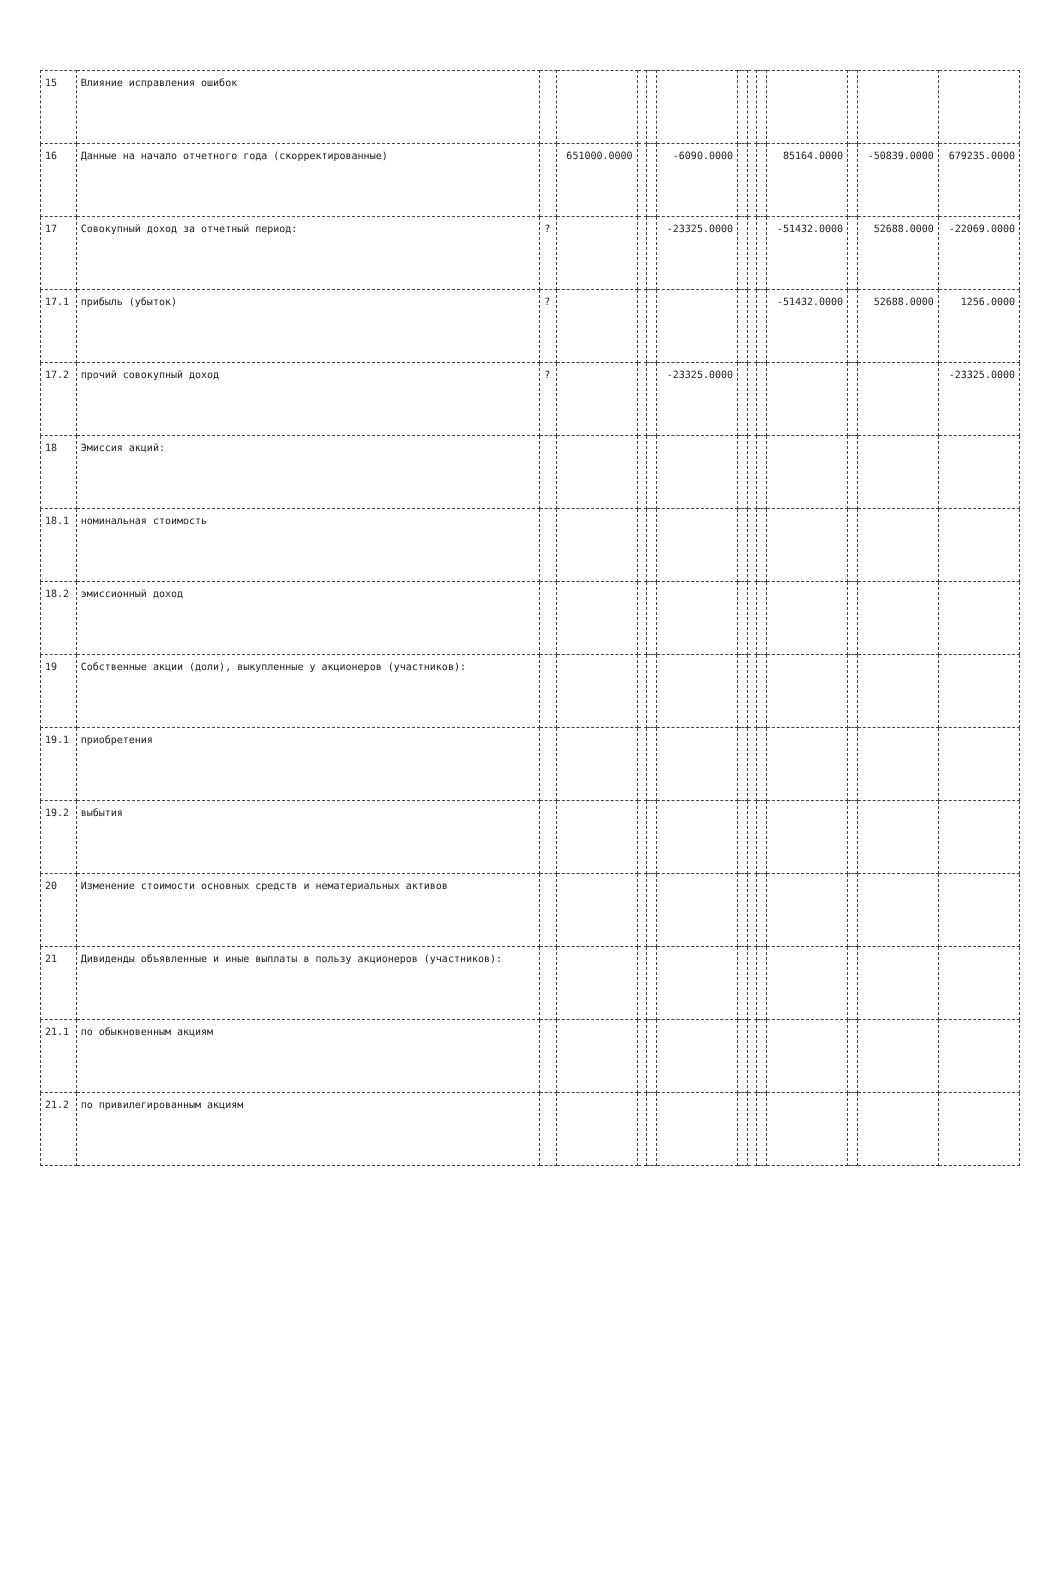| 15 | Влияние исправления ошибок | | | | | | | | | | | | |
| 16 | Данные на начало отчетного года (скорректированные) | | 651000.0000 | | | -6090.0000 | | | | 85164.0000 | | -50839.0000 | 679235.0000 |
| 17 | Совокупный доход за отчетный период: | ? | | | | -23325.0000 | | | | -51432.0000 | | 52688.0000 | -22069.0000 |
| 17.1 | прибыль (убыток) | ? | | | | | | | | -51432.0000 | | 52688.0000 | 1256.0000 |
| 17.2 | прочий совокупный доход | ? | | | | -23325.0000 | | | | | | | -23325.0000 |
| 18 | Эмиссия акций: | | | | | | | | | | | | |
| 18.1 | номинальная стоимость | | | | | | | | | | | | |
| 18.2 | эмиссионный доход | | | | | | | | | | | | |
| 19 | Собственные акции (доли), выкупленные у акционеров (участников): | | | | | | | | | | | | |
| 19.1 | приобретения | | | | | | | | | | | | |
| 19.2 | выбытия | | | | | | | | | | | | |
| 20 | Изменение стоимости основных средств и нематериальных активов | | | | | | | | | | | | |
| 21 | Дивиденды объявленные и иные выплаты в пользу акционеров (участников): | | | | | | | | | | | | |
| 21.1 | по обыкновенным акциям | | | | | | | | | | | | |
| 21.2 | по привилегированным акциям | | | | | | | | | | | | |